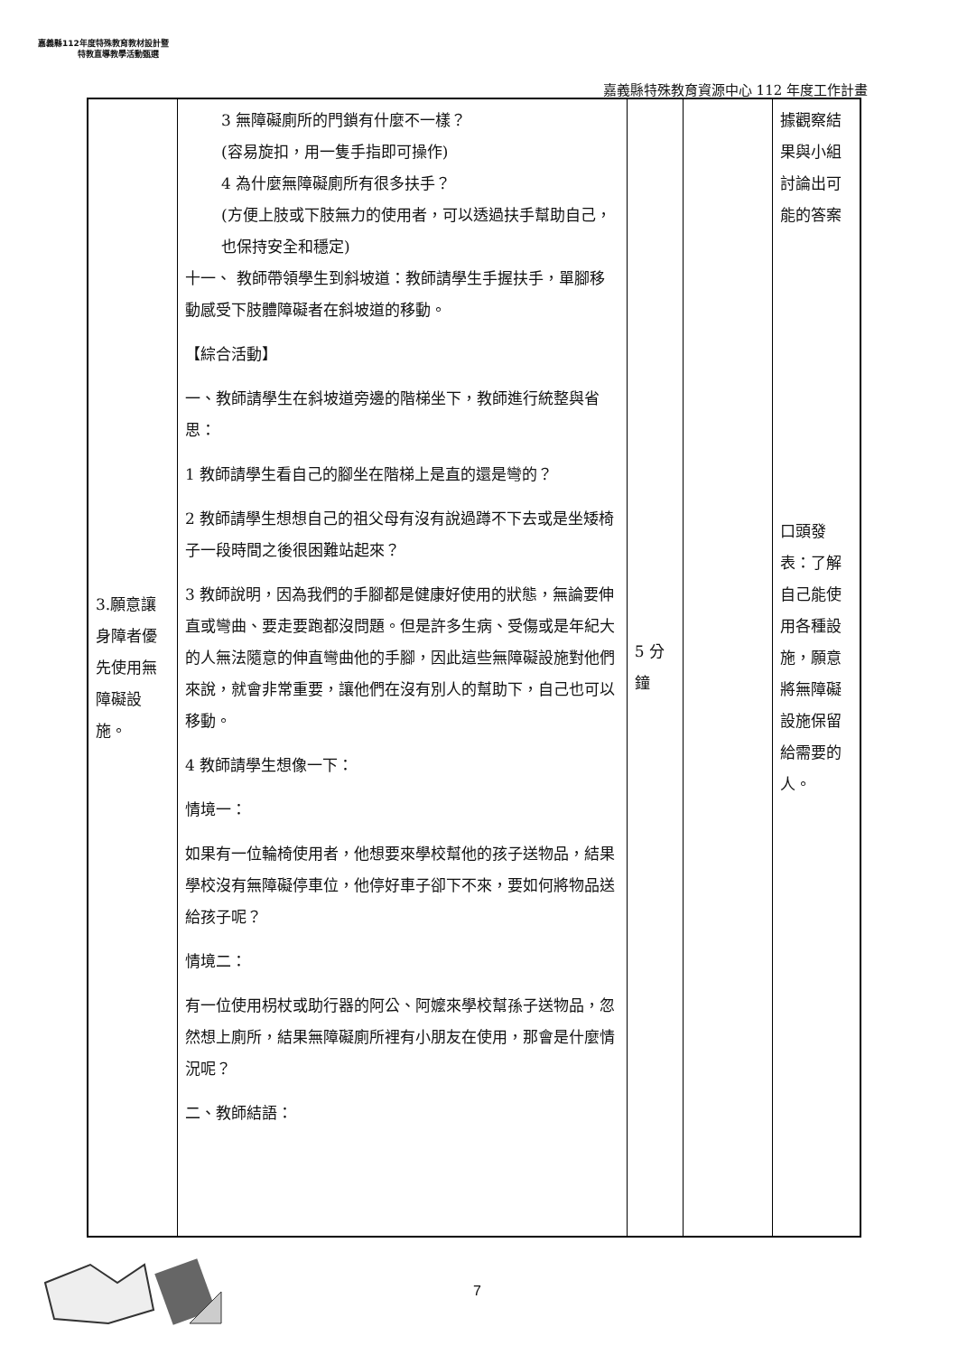嘉義縣112年度特殊教育教材設計暨
特教直導教學活動甄選
嘉義縣特殊教育資源中心 112 年度工作計畫
| 3.願意讓身障者優先使用無障礙設施。 | 3 無障礙廁所的門鎖有什麼不一樣？ (容易旋扣，用一隻手指即可操作) 4 為什麼無障礙廁所有很多扶手？ (方便上肢或下肢無力的使用者，可以透過扶手幫助自己，也保持安全和穩定) 十一、 教師帶領學生到斜坡道：教師請學生手握扶手，單腳移動感受下肢體障礙者在斜坡道的移動。 【綜合活動】 一、教師請學生在斜坡道旁邊的階梯坐下，教師進行統整與省思： 1 教師請學生看自己的腳坐在階梯上是直的還是彎的？ 2 教師請學生想想自己的祖父母有沒有說過蹲不下去或是坐矮椅子一段時間之後很困難站起來？ 3 教師說明，因為我們的手腳都是健康好使用的狀態，無論要伸直或彎曲、要走要跑都沒問題。但是許多生病、受傷或是年紀大的人無法隨意的伸直彎曲他的手腳，因此這些無障礙設施對他們來說，就會非常重要，讓他們在沒有別人的幫助下，自己也可以移動。 4 教師請學生想像一下： 情境一： 如果有一位輪椅使用者，他想要來學校幫他的孩子送物品，結果學校沒有無障礙停車位，他停好車子卻下不來，要如何將物品送給孩子呢？ 情境二： 有一位使用枴杖或助行器的阿公、阿嬤來學校幫孫子送物品，忽然想上廁所，結果無障礙廁所裡有小朋友在使用，那會是什麼情況呢？ 二、教師結語： | 5 分鐘 | | 據觀察結果與小組討論出可能的答案 口頭發表：了解自己能使用各種設施，願意將無障礙設施保留給需要的人。 |
7